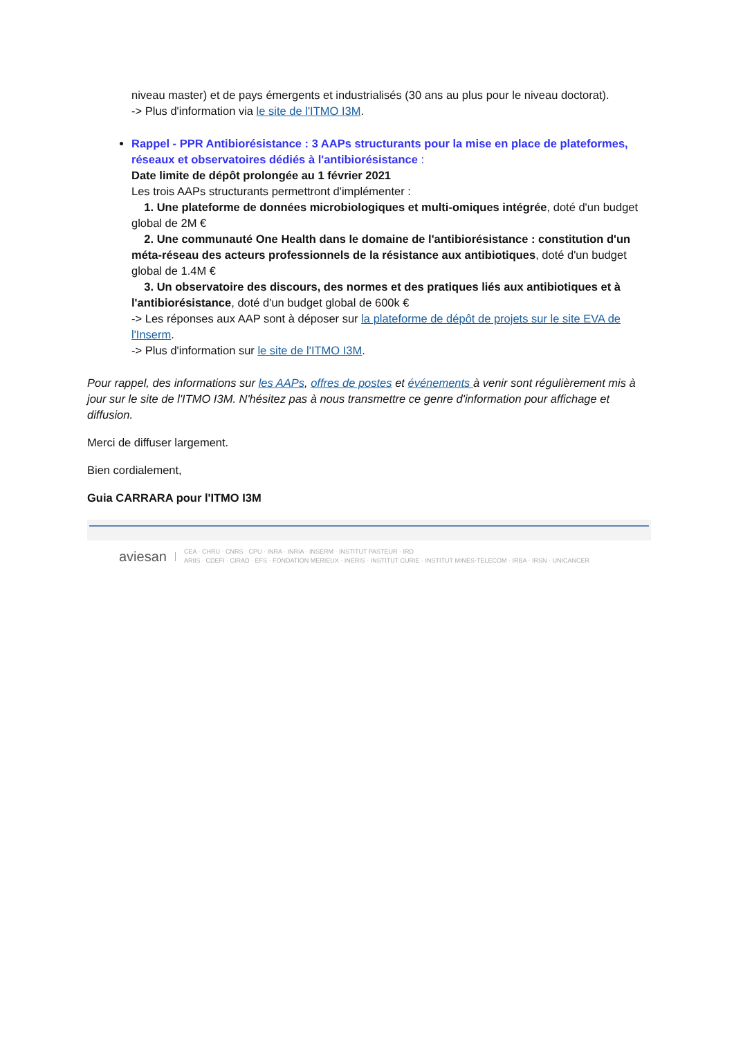niveau master) et de pays émergents et industrialisés (30 ans au plus pour le niveau doctorat).
-> Plus d'information via le site de l'ITMO I3M.
Rappel - PPR Antibiorésistance : 3 AAPs structurants pour la mise en place de plateformes, réseaux et observatoires dédiés à l'antibiorésistance :
Date limite de dépôt prolongée au 1 février 2021
Les trois AAPs structurants permettront d'implémenter :
1. Une plateforme de données microbiologiques et multi-omiques intégrée, doté d'un budget global de 2M €
2. Une communauté One Health dans le domaine de l'antibiorésistance : constitution d'un méta-réseau des acteurs professionnels de la résistance aux antibiotiques, doté d'un budget global de 1.4M €
3. Un observatoire des discours, des normes et des pratiques liés aux antibiotiques et à l'antibiorésistance, doté d'un budget global de 600k €
-> Les réponses aux AAP sont à déposer sur la plateforme de dépôt de projets sur le site EVA de l'Inserm.
-> Plus d'information sur le site de l'ITMO I3M.
Pour rappel, des informations sur les AAPs, offres de postes et événements à venir sont régulièrement mis à jour sur le site de l'ITMO I3M. N'hésitez pas à nous transmettre ce genre d'information pour affichage et diffusion.
Merci de diffuser largement.
Bien cordialement,
Guia CARRARA pour l'ITMO I3M
aviesan
CEA · CHRU · CNRS · CPU · INRA · INRIA · INSERM · INSTITUT PASTEUR · IRD
ARIIS · CDEFI · CIRAD · EFS · FONDATION MERIEUX · INERIS · INSTITUT CURIE · INSTITUT MINES-TELECOM · IRBA · IRSN · UNICANCER